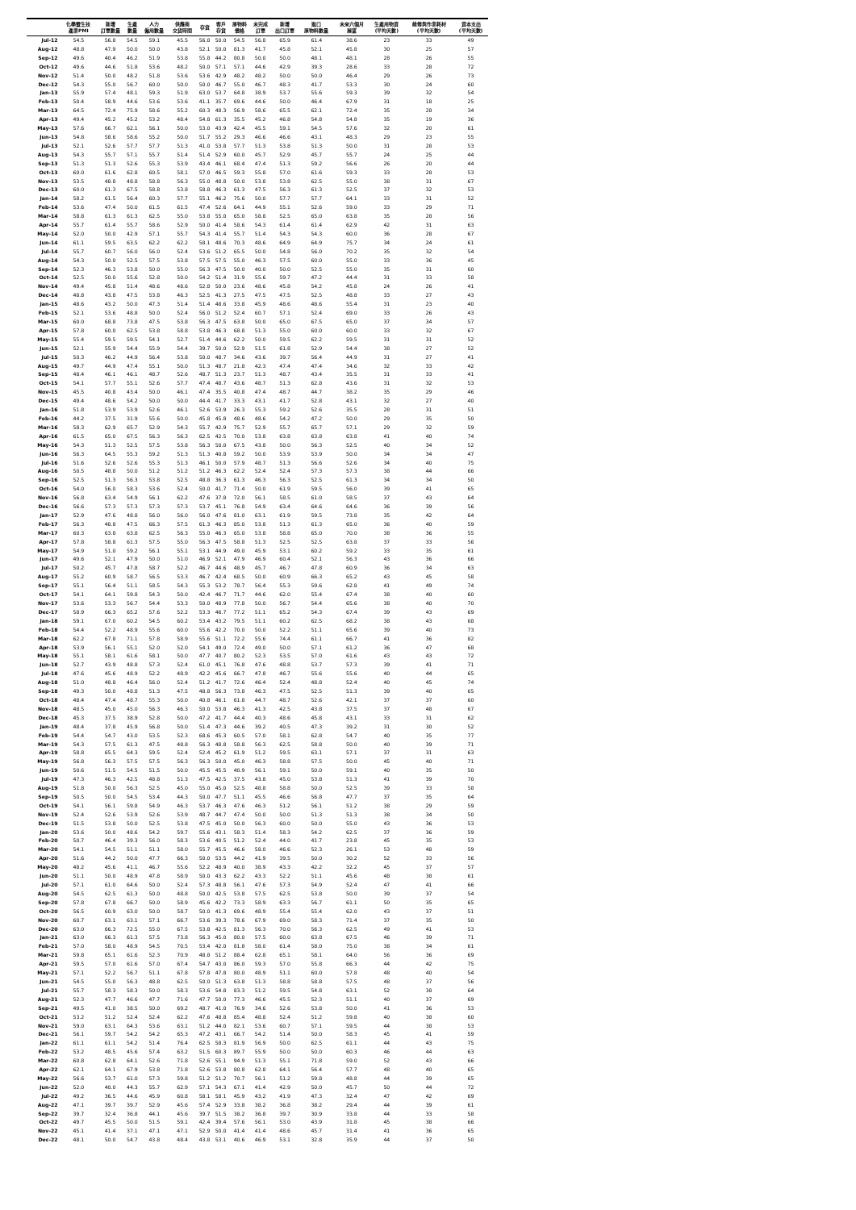| | 化學暨生技 產業PMI | 新增 訂單數量 | 生產 數量 | 人力 僱用數量 | 供應商 交貨時間 | 存貨 | 客戶 存貨 | 原物料 價格 | 未完成 訂單 | 新增 出口訂單 | 進口 原物料數量 | 未來六個月 展望 | 生產用物資 (平均天數) | 維修與作業耗材 (平均天數) | 資本支出 (平均天數) |
| --- | --- | --- | --- | --- | --- | --- | --- | --- | --- | --- | --- | --- | --- | --- | --- |
| Jul-12 | 54.5 | 56.8 | 54.5 | 59.1 | 45.5 | 56.8 | 50.0 | 54.5 | 56.8 | 65.9 | 61.4 | 38.6 | 23 | 33 | 49 |
| Aug-12 | 48.8 | 47.9 | 50.0 | 50.0 | 43.8 | 52.1 | 50.0 | 81.3 | 41.7 | 45.8 | 52.1 | 45.8 | 30 | 25 | 57 |
| Sep-12 | 49.6 | 40.4 | 46.2 | 51.9 | 53.8 | 55.8 | 44.2 | 80.8 | 50.0 | 50.0 | 48.1 | 48.1 | 28 | 26 | 55 |
| Oct-12 | 49.6 | 44.6 | 51.8 | 53.6 | 48.2 | 50.0 | 57.1 | 57.1 | 44.6 | 42.9 | 39.3 | 28.6 | 33 | 28 | 72 |
| Nov-12 | 51.4 | 50.0 | 48.2 | 51.8 | 53.6 | 53.6 | 42.9 | 48.2 | 48.2 | 50.0 | 50.0 | 46.4 | 29 | 26 | 73 |
| Dec-12 | 54.3 | 55.0 | 56.7 | 60.0 | 50.0 | 50.0 | 46.7 | 55.0 | 46.7 | 48.3 | 41.7 | 53.3 | 30 | 24 | 60 |
| Jan-13 | 55.9 | 57.4 | 48.1 | 59.3 | 51.9 | 63.0 | 53.7 | 64.8 | 38.9 | 53.7 | 55.6 | 59.3 | 39 | 32 | 54 |
| Feb-13 | 50.4 | 58.9 | 44.6 | 53.6 | 53.6 | 41.1 | 35.7 | 69.6 | 44.6 | 50.0 | 46.4 | 67.9 | 31 | 18 | 25 |
| Mar-13 | 64.5 | 72.4 | 75.9 | 58.6 | 55.2 | 60.3 | 48.3 | 56.9 | 58.6 | 65.5 | 62.1 | 72.4 | 35 | 28 | 34 |
| Apr-13 | 49.4 | 45.2 | 45.2 | 53.2 | 48.4 | 54.8 | 61.3 | 35.5 | 45.2 | 46.8 | 54.8 | 54.8 | 35 | 19 | 36 |
| May-13 | 57.6 | 66.7 | 62.1 | 56.1 | 50.0 | 53.0 | 43.9 | 42.4 | 45.5 | 59.1 | 54.5 | 57.6 | 32 | 20 | 61 |
| Jun-13 | 54.8 | 58.6 | 58.6 | 55.2 | 50.0 | 51.7 | 55.2 | 29.3 | 46.6 | 46.6 | 43.1 | 48.3 | 29 | 23 | 55 |
| Jul-13 | 52.1 | 52.6 | 57.7 | 57.7 | 51.3 | 41.0 | 53.8 | 57.7 | 51.3 | 53.8 | 51.3 | 50.0 | 31 | 28 | 53 |
| Aug-13 | 54.3 | 55.7 | 57.1 | 55.7 | 51.4 | 51.4 | 52.9 | 60.0 | 45.7 | 52.9 | 45.7 | 55.7 | 24 | 25 | 44 |
| Sep-13 | 51.3 | 51.3 | 52.6 | 55.3 | 53.9 | 43.4 | 46.1 | 68.4 | 47.4 | 51.3 | 59.2 | 56.6 | 26 | 20 | 44 |
| Oct-13 | 60.0 | 61.6 | 62.8 | 60.5 | 58.1 | 57.0 | 46.5 | 59.3 | 55.8 | 57.0 | 61.6 | 59.3 | 33 | 28 | 53 |
| Nov-13 | 53.5 | 48.8 | 48.8 | 58.8 | 56.3 | 55.0 | 48.8 | 50.0 | 53.8 | 53.8 | 62.5 | 55.0 | 38 | 31 | 67 |
| Dec-13 | 60.0 | 61.3 | 67.5 | 58.8 | 53.8 | 58.8 | 46.3 | 61.3 | 47.5 | 56.3 | 61.3 | 52.5 | 37 | 32 | 53 |
| Jan-14 | 58.2 | 61.5 | 56.4 | 60.3 | 57.7 | 55.1 | 46.2 | 75.6 | 50.0 | 57.7 | 57.7 | 64.1 | 33 | 31 | 52 |
| Feb-14 | 53.6 | 47.4 | 50.0 | 61.5 | 61.5 | 47.4 | 52.6 | 64.1 | 44.9 | 55.1 | 52.6 | 59.0 | 33 | 29 | 71 |
| Mar-14 | 58.8 | 61.3 | 61.3 | 62.5 | 55.0 | 53.8 | 55.0 | 65.0 | 58.8 | 52.5 | 65.0 | 63.8 | 35 | 28 | 56 |
| Apr-14 | 55.7 | 61.4 | 55.7 | 58.6 | 52.9 | 50.0 | 41.4 | 58.6 | 54.3 | 61.4 | 61.4 | 62.9 | 42 | 31 | 63 |
| May-14 | 52.0 | 50.0 | 42.9 | 57.1 | 55.7 | 54.3 | 41.4 | 55.7 | 51.4 | 54.3 | 54.3 | 60.0 | 36 | 28 | 67 |
| Jun-14 | 61.1 | 59.5 | 63.5 | 62.2 | 62.2 | 58.1 | 48.6 | 70.3 | 48.6 | 64.9 | 64.9 | 75.7 | 34 | 24 | 61 |
| Jul-14 | 55.7 | 60.7 | 56.0 | 56.0 | 52.4 | 53.6 | 51.2 | 65.5 | 50.0 | 54.8 | 56.0 | 70.2 | 35 | 32 | 54 |
| Aug-14 | 54.3 | 50.0 | 52.5 | 57.5 | 53.8 | 57.5 | 57.5 | 55.0 | 46.3 | 57.5 | 60.0 | 55.0 | 33 | 36 | 45 |
| Sep-14 | 52.3 | 46.3 | 53.8 | 50.0 | 55.0 | 56.3 | 47.5 | 50.0 | 40.0 | 50.0 | 52.5 | 55.0 | 35 | 31 | 60 |
| Oct-14 | 52.5 | 50.0 | 55.6 | 52.8 | 50.0 | 54.2 | 51.4 | 31.9 | 55.6 | 59.7 | 47.2 | 44.4 | 31 | 33 | 58 |
| Nov-14 | 49.4 | 45.8 | 51.4 | 48.6 | 48.6 | 52.8 | 50.0 | 23.6 | 48.6 | 45.8 | 54.2 | 45.8 | 24 | 26 | 41 |
| Dec-14 | 48.8 | 43.8 | 47.5 | 53.8 | 46.3 | 52.5 | 41.3 | 27.5 | 47.5 | 47.5 | 52.5 | 48.8 | 33 | 27 | 43 |
| Jan-15 | 48.6 | 43.2 | 50.0 | 47.3 | 51.4 | 51.4 | 48.6 | 33.8 | 45.9 | 48.6 | 48.6 | 55.4 | 31 | 23 | 40 |
| Feb-15 | 52.1 | 53.6 | 48.8 | 50.0 | 52.4 | 56.0 | 51.2 | 52.4 | 60.7 | 57.1 | 52.4 | 69.0 | 33 | 26 | 43 |
| Mar-15 | 60.0 | 68.8 | 73.8 | 47.5 | 53.8 | 56.3 | 47.5 | 63.8 | 50.0 | 65.0 | 67.5 | 65.0 | 37 | 34 | 57 |
| Apr-15 | 57.8 | 60.0 | 62.5 | 53.8 | 58.8 | 53.8 | 46.3 | 68.8 | 51.3 | 55.0 | 60.0 | 60.0 | 33 | 32 | 67 |
| May-15 | 55.4 | 59.5 | 59.5 | 54.1 | 52.7 | 51.4 | 44.6 | 62.2 | 50.0 | 59.5 | 62.2 | 59.5 | 31 | 31 | 52 |
| Jun-15 | 52.1 | 55.9 | 54.4 | 55.9 | 54.4 | 39.7 | 50.0 | 52.9 | 51.5 | 61.8 | 52.9 | 54.4 | 38 | 27 | 52 |
| Jul-15 | 50.3 | 46.2 | 44.9 | 56.4 | 53.8 | 50.0 | 48.7 | 34.6 | 43.6 | 39.7 | 56.4 | 44.9 | 31 | 27 | 41 |
| Aug-15 | 49.7 | 44.9 | 47.4 | 55.1 | 50.0 | 51.3 | 48.7 | 21.8 | 42.3 | 47.4 | 47.4 | 34.6 | 32 | 33 | 42 |
| Sep-15 | 48.4 | 46.1 | 46.1 | 48.7 | 52.6 | 48.7 | 51.3 | 23.7 | 51.3 | 48.7 | 43.4 | 35.5 | 31 | 33 | 41 |
| Oct-15 | 54.1 | 57.7 | 55.1 | 52.6 | 57.7 | 47.4 | 48.7 | 43.6 | 48.7 | 51.3 | 62.8 | 43.6 | 31 | 32 | 53 |
| Nov-15 | 45.5 | 40.8 | 43.4 | 50.0 | 46.1 | 47.4 | 35.5 | 40.8 | 47.4 | 48.7 | 44.7 | 38.2 | 35 | 29 | 46 |
| Dec-15 | 49.4 | 48.6 | 54.2 | 50.0 | 50.0 | 44.4 | 41.7 | 33.3 | 43.1 | 41.7 | 52.8 | 43.1 | 32 | 27 | 40 |
| Jan-16 | 51.8 | 53.9 | 53.9 | 52.6 | 46.1 | 52.6 | 53.9 | 26.3 | 55.3 | 59.2 | 52.6 | 35.5 | 28 | 31 | 51 |
| Feb-16 | 44.2 | 37.5 | 31.9 | 55.6 | 50.0 | 45.8 | 45.8 | 48.6 | 48.6 | 54.2 | 47.2 | 50.0 | 29 | 35 | 50 |
| Mar-16 | 58.3 | 62.9 | 65.7 | 52.9 | 54.3 | 55.7 | 42.9 | 75.7 | 52.9 | 55.7 | 65.7 | 57.1 | 29 | 32 | 59 |
| Apr-16 | 61.5 | 65.0 | 67.5 | 56.3 | 56.3 | 62.5 | 42.5 | 70.0 | 53.8 | 63.8 | 63.8 | 63.8 | 41 | 40 | 74 |
| May-16 | 54.3 | 51.3 | 52.5 | 57.5 | 53.8 | 56.3 | 50.0 | 67.5 | 43.8 | 50.0 | 56.3 | 52.5 | 40 | 34 | 52 |
| Jun-16 | 56.3 | 64.5 | 55.3 | 59.2 | 51.3 | 51.3 | 40.8 | 59.2 | 50.0 | 53.9 | 53.9 | 50.0 | 34 | 34 | 47 |
| Jul-16 | 51.6 | 52.6 | 52.6 | 55.3 | 51.3 | 46.1 | 50.0 | 57.9 | 48.7 | 51.3 | 56.6 | 52.6 | 34 | 40 | 75 |
| Aug-16 | 50.5 | 48.8 | 50.0 | 51.2 | 51.2 | 51.2 | 46.3 | 62.2 | 52.4 | 52.4 | 57.3 | 57.3 | 38 | 44 | 66 |
| Sep-16 | 52.5 | 51.3 | 56.3 | 53.8 | 52.5 | 48.8 | 36.3 | 61.3 | 46.3 | 56.3 | 52.5 | 61.3 | 34 | 34 | 50 |
| Oct-16 | 54.0 | 56.0 | 58.3 | 53.6 | 52.4 | 50.0 | 41.7 | 71.4 | 50.0 | 61.9 | 59.5 | 56.0 | 39 | 41 | 65 |
| Nov-16 | 56.8 | 63.4 | 54.9 | 56.1 | 62.2 | 47.6 | 37.8 | 72.0 | 56.1 | 58.5 | 61.0 | 58.5 | 37 | 43 | 64 |
| Dec-16 | 56.6 | 57.3 | 57.3 | 57.3 | 57.3 | 53.7 | 45.1 | 76.8 | 54.9 | 63.4 | 64.6 | 64.6 | 36 | 39 | 56 |
| Jan-17 | 52.9 | 47.6 | 48.8 | 56.0 | 56.0 | 56.0 | 47.6 | 81.0 | 63.1 | 61.9 | 59.5 | 73.8 | 35 | 42 | 64 |
| Feb-17 | 56.3 | 48.8 | 47.5 | 66.3 | 57.5 | 61.3 | 46.3 | 85.0 | 53.8 | 51.3 | 61.3 | 65.0 | 36 | 40 | 59 |
| Mar-17 | 60.3 | 63.8 | 63.8 | 62.5 | 56.3 | 55.0 | 46.3 | 65.0 | 53.8 | 58.8 | 65.0 | 70.0 | 38 | 36 | 55 |
| Apr-17 | 57.8 | 58.8 | 61.3 | 57.5 | 55.0 | 56.3 | 47.5 | 58.8 | 51.3 | 52.5 | 52.5 | 63.8 | 37 | 33 | 56 |
| May-17 | 54.9 | 51.0 | 59.2 | 56.1 | 55.1 | 53.1 | 44.9 | 49.0 | 45.9 | 53.1 | 60.2 | 59.2 | 33 | 35 | 61 |
| Jun-17 | 49.6 | 52.1 | 47.9 | 50.0 | 51.0 | 46.9 | 52.1 | 47.9 | 46.9 | 60.4 | 52.1 | 56.3 | 43 | 36 | 66 |
| Jul-17 | 50.2 | 45.7 | 47.8 | 58.7 | 52.2 | 46.7 | 44.6 | 48.9 | 45.7 | 46.7 | 47.8 | 60.9 | 36 | 34 | 63 |
| Aug-17 | 55.2 | 60.9 | 58.7 | 56.5 | 53.3 | 46.7 | 42.4 | 68.5 | 50.0 | 60.9 | 66.3 | 65.2 | 43 | 45 | 58 |
| Sep-17 | 55.1 | 56.4 | 51.1 | 58.5 | 54.3 | 55.3 | 53.2 | 78.7 | 56.4 | 55.3 | 59.6 | 62.8 | 41 | 49 | 74 |
| Oct-17 | 54.1 | 64.1 | 59.8 | 54.3 | 50.0 | 42.4 | 46.7 | 71.7 | 44.6 | 62.0 | 55.4 | 67.4 | 38 | 40 | 60 |
| Nov-17 | 53.6 | 53.3 | 56.7 | 54.4 | 53.3 | 50.0 | 48.9 | 77.8 | 50.0 | 56.7 | 54.4 | 65.6 | 38 | 40 | 70 |
| Dec-17 | 58.9 | 66.3 | 65.2 | 57.6 | 52.2 | 53.3 | 46.7 | 77.2 | 51.1 | 65.2 | 54.3 | 67.4 | 39 | 43 | 69 |
| Jan-18 | 59.1 | 67.0 | 60.2 | 54.5 | 60.2 | 53.4 | 43.2 | 79.5 | 51.1 | 60.2 | 62.5 | 68.2 | 38 | 43 | 68 |
| Feb-18 | 54.4 | 52.2 | 48.9 | 55.6 | 60.0 | 55.6 | 42.2 | 70.0 | 50.0 | 52.2 | 51.1 | 65.6 | 39 | 40 | 73 |
| Mar-18 | 62.2 | 67.8 | 71.1 | 57.8 | 58.9 | 55.6 | 51.1 | 72.2 | 55.6 | 74.4 | 61.1 | 66.7 | 41 | 36 | 82 |
| Apr-18 | 53.9 | 56.1 | 55.1 | 52.0 | 52.0 | 54.1 | 49.0 | 72.4 | 49.0 | 50.0 | 57.1 | 61.2 | 36 | 47 | 68 |
| May-18 | 55.1 | 58.1 | 61.6 | 58.1 | 50.0 | 47.7 | 40.7 | 80.2 | 52.3 | 53.5 | 57.0 | 61.6 | 43 | 43 | 72 |
| Jun-18 | 52.7 | 43.9 | 48.8 | 57.3 | 52.4 | 61.0 | 45.1 | 76.8 | 47.6 | 48.8 | 53.7 | 57.3 | 39 | 41 | 71 |
| Jul-18 | 47.6 | 45.6 | 48.9 | 52.2 | 48.9 | 42.2 | 45.6 | 66.7 | 47.8 | 46.7 | 55.6 | 55.6 | 40 | 44 | 65 |
| Aug-18 | 51.0 | 48.8 | 46.4 | 56.0 | 52.4 | 51.2 | 41.7 | 72.6 | 46.4 | 52.4 | 48.8 | 52.4 | 40 | 45 | 74 |
| Sep-18 | 49.3 | 50.0 | 48.8 | 51.3 | 47.5 | 48.8 | 56.3 | 73.8 | 46.3 | 47.5 | 52.5 | 51.3 | 39 | 40 | 65 |
| Oct-18 | 48.4 | 47.4 | 48.7 | 55.3 | 50.0 | 40.8 | 46.1 | 61.8 | 44.7 | 48.7 | 52.6 | 42.1 | 37 | 37 | 60 |
| Nov-18 | 48.5 | 45.0 | 45.0 | 56.3 | 46.3 | 50.0 | 53.8 | 46.3 | 41.3 | 42.5 | 43.8 | 37.5 | 37 | 48 | 67 |
| Dec-18 | 45.3 | 37.5 | 38.9 | 52.8 | 50.0 | 47.2 | 41.7 | 44.4 | 40.3 | 48.6 | 45.8 | 43.1 | 33 | 31 | 62 |
| Jan-19 | 48.4 | 37.8 | 45.9 | 56.8 | 50.0 | 51.4 | 47.3 | 44.6 | 39.2 | 40.5 | 47.3 | 39.2 | 31 | 30 | 52 |
| Feb-19 | 54.4 | 54.7 | 43.0 | 53.5 | 52.3 | 68.6 | 45.3 | 60.5 | 57.0 | 58.1 | 62.8 | 54.7 | 40 | 35 | 77 |
| Mar-19 | 54.3 | 57.5 | 61.3 | 47.5 | 48.8 | 56.3 | 48.8 | 58.8 | 56.3 | 62.5 | 58.8 | 50.0 | 40 | 39 | 71 |
| Apr-19 | 58.8 | 65.5 | 64.3 | 59.5 | 52.4 | 52.4 | 45.2 | 61.9 | 51.2 | 59.5 | 63.1 | 57.1 | 37 | 31 | 63 |
| May-19 | 56.8 | 56.3 | 57.5 | 57.5 | 56.3 | 56.3 | 50.0 | 45.0 | 46.3 | 58.8 | 57.5 | 50.0 | 45 | 40 | 71 |
| Jun-19 | 50.6 | 51.5 | 54.5 | 51.5 | 50.0 | 45.5 | 45.5 | 40.9 | 56.1 | 59.1 | 50.0 | 59.1 | 40 | 35 | 50 |
| Jul-19 | 47.3 | 46.3 | 42.5 | 48.8 | 51.3 | 47.5 | 42.5 | 37.5 | 43.8 | 45.0 | 53.8 | 51.3 | 41 | 39 | 70 |
| Aug-19 | 51.8 | 50.0 | 56.3 | 52.5 | 45.0 | 55.0 | 45.0 | 52.5 | 48.8 | 58.8 | 50.0 | 52.5 | 39 | 33 | 58 |
| Sep-19 | 50.5 | 50.0 | 54.5 | 53.4 | 44.3 | 50.0 | 47.7 | 51.1 | 45.5 | 46.6 | 56.8 | 47.7 | 37 | 35 | 64 |
| Oct-19 | 54.1 | 56.1 | 59.8 | 54.9 | 46.3 | 53.7 | 46.3 | 47.6 | 46.3 | 51.2 | 56.1 | 51.2 | 38 | 29 | 59 |
| Nov-19 | 52.4 | 52.6 | 53.9 | 52.6 | 53.9 | 48.7 | 44.7 | 47.4 | 50.0 | 50.0 | 51.3 | 51.3 | 38 | 34 | 50 |
| Dec-19 | 51.5 | 53.8 | 50.0 | 52.5 | 53.8 | 47.5 | 45.0 | 50.0 | 56.3 | 60.0 | 50.0 | 55.0 | 43 | 36 | 53 |
| Jan-20 | 53.6 | 50.0 | 48.6 | 54.2 | 59.7 | 55.6 | 43.1 | 58.3 | 51.4 | 58.3 | 54.2 | 62.5 | 37 | 36 | 59 |
| Feb-20 | 50.7 | 46.4 | 39.3 | 56.0 | 58.3 | 53.6 | 40.5 | 51.2 | 52.4 | 44.0 | 41.7 | 23.8 | 45 | 35 | 53 |
| Mar-20 | 54.1 | 54.5 | 51.1 | 51.1 | 58.0 | 55.7 | 45.5 | 46.6 | 58.0 | 46.6 | 52.3 | 26.1 | 53 | 48 | 59 |
| Apr-20 | 51.6 | 44.2 | 50.0 | 47.7 | 66.3 | 50.0 | 53.5 | 44.2 | 41.9 | 39.5 | 50.0 | 30.2 | 52 | 33 | 56 |
| May-20 | 48.2 | 45.6 | 41.1 | 46.7 | 55.6 | 52.2 | 48.9 | 40.0 | 38.9 | 43.3 | 42.2 | 32.2 | 45 | 37 | 57 |
| Jun-20 | 51.1 | 50.0 | 48.9 | 47.8 | 58.9 | 50.0 | 43.3 | 62.2 | 43.3 | 52.2 | 51.1 | 45.6 | 48 | 38 | 61 |
| Jul-20 | 57.1 | 61.0 | 64.6 | 50.0 | 52.4 | 57.3 | 48.8 | 56.1 | 47.6 | 57.3 | 54.9 | 52.4 | 47 | 41 | 66 |
| Aug-20 | 54.5 | 62.5 | 61.3 | 50.0 | 48.8 | 50.0 | 42.5 | 53.8 | 57.5 | 62.5 | 53.8 | 50.0 | 39 | 37 | 54 |
| Sep-20 | 57.8 | 67.8 | 66.7 | 50.0 | 58.9 | 45.6 | 42.2 | 73.3 | 58.9 | 63.3 | 56.7 | 61.1 | 50 | 35 | 65 |
| Oct-20 | 56.5 | 60.9 | 63.0 | 50.0 | 58.7 | 50.0 | 41.3 | 69.6 | 48.9 | 55.4 | 55.4 | 62.0 | 43 | 37 | 51 |
| Nov-20 | 60.7 | 63.1 | 63.1 | 57.1 | 66.7 | 53.6 | 39.3 | 78.6 | 67.9 | 69.0 | 58.3 | 71.4 | 37 | 35 | 50 |
| Dec-20 | 63.0 | 66.3 | 72.5 | 55.0 | 67.5 | 53.8 | 42.5 | 81.3 | 56.3 | 70.0 | 56.3 | 62.5 | 49 | 41 | 53 |
| Jan-21 | 63.0 | 66.3 | 61.3 | 57.5 | 73.8 | 56.3 | 45.0 | 80.0 | 57.5 | 60.0 | 63.8 | 67.5 | 46 | 39 | 71 |
| Feb-21 | 57.0 | 58.0 | 48.9 | 54.5 | 70.5 | 53.4 | 42.0 | 81.8 | 58.0 | 61.4 | 58.0 | 75.0 | 38 | 34 | 61 |
| Mar-21 | 59.8 | 65.1 | 61.6 | 52.3 | 70.9 | 48.8 | 51.2 | 88.4 | 62.8 | 65.1 | 58.1 | 64.0 | 56 | 36 | 69 |
| Apr-21 | 59.5 | 57.0 | 61.6 | 57.0 | 67.4 | 54.7 | 43.0 | 86.0 | 59.3 | 57.0 | 55.8 | 66.3 | 44 | 42 | 75 |
| May-21 | 57.1 | 52.2 | 56.7 | 51.1 | 67.8 | 57.8 | 47.8 | 80.0 | 48.9 | 51.1 | 60.0 | 57.8 | 48 | 40 | 54 |
| Jun-21 | 54.5 | 55.0 | 56.3 | 48.8 | 62.5 | 50.0 | 51.3 | 63.8 | 51.3 | 58.8 | 58.8 | 57.5 | 48 | 37 | 56 |
| Jul-21 | 55.7 | 58.3 | 58.3 | 50.0 | 58.3 | 53.6 | 54.8 | 83.3 | 51.2 | 59.5 | 54.8 | 63.1 | 52 | 38 | 64 |
| Aug-21 | 52.3 | 47.7 | 46.6 | 47.7 | 71.6 | 47.7 | 50.0 | 77.3 | 46.6 | 45.5 | 52.3 | 51.1 | 40 | 37 | 69 |
| Sep-21 | 49.5 | 41.0 | 38.5 | 50.0 | 69.2 | 48.7 | 41.0 | 76.9 | 34.6 | 52.6 | 53.8 | 50.0 | 41 | 36 | 53 |
| Oct-21 | 53.2 | 51.2 | 52.4 | 52.4 | 62.2 | 47.6 | 48.8 | 85.4 | 48.8 | 52.4 | 51.2 | 59.8 | 40 | 38 | 60 |
| Nov-21 | 59.0 | 63.1 | 64.3 | 53.6 | 63.1 | 51.2 | 44.0 | 82.1 | 53.6 | 60.7 | 57.1 | 59.5 | 44 | 38 | 53 |
| Dec-21 | 56.1 | 59.7 | 54.2 | 54.2 | 65.3 | 47.2 | 43.1 | 66.7 | 54.2 | 51.4 | 50.0 | 58.3 | 45 | 41 | 59 |
| Jan-22 | 61.1 | 61.1 | 54.2 | 51.4 | 76.4 | 62.5 | 58.3 | 81.9 | 56.9 | 50.0 | 62.5 | 61.1 | 44 | 43 | 75 |
| Feb-22 | 53.2 | 48.5 | 45.6 | 57.4 | 63.2 | 51.5 | 60.3 | 89.7 | 55.9 | 50.0 | 50.0 | 60.3 | 46 | 44 | 63 |
| Mar-22 | 60.8 | 62.8 | 64.1 | 52.6 | 71.8 | 52.6 | 55.1 | 94.9 | 51.3 | 55.1 | 71.8 | 59.0 | 52 | 43 | 66 |
| Apr-22 | 62.1 | 64.1 | 67.9 | 53.8 | 71.8 | 52.6 | 53.8 | 80.8 | 62.8 | 64.1 | 56.4 | 57.7 | 48 | 40 | 65 |
| May-22 | 56.6 | 53.7 | 61.0 | 57.3 | 59.8 | 51.2 | 51.2 | 70.7 | 56.1 | 51.2 | 59.8 | 48.8 | 44 | 39 | 65 |
| Jun-22 | 52.0 | 40.0 | 44.3 | 55.7 | 62.9 | 57.1 | 54.3 | 67.1 | 41.4 | 42.9 | 50.0 | 45.7 | 50 | 44 | 72 |
| Jul-22 | 49.2 | 36.5 | 44.6 | 45.9 | 60.8 | 58.1 | 58.1 | 45.9 | 43.2 | 41.9 | 47.3 | 32.4 | 47 | 42 | 69 |
| Aug-22 | 47.1 | 39.7 | 39.7 | 52.9 | 45.6 | 57.4 | 52.9 | 33.8 | 38.2 | 36.8 | 38.2 | 29.4 | 44 | 39 | 61 |
| Sep-22 | 39.7 | 32.4 | 36.8 | 44.1 | 45.6 | 39.7 | 51.5 | 38.2 | 36.8 | 39.7 | 30.9 | 33.8 | 44 | 33 | 58 |
| Oct-22 | 49.7 | 45.5 | 50.0 | 51.5 | 59.1 | 42.4 | 39.4 | 57.6 | 56.1 | 53.0 | 43.9 | 31.8 | 45 | 38 | 66 |
| Nov-22 | 45.1 | 41.4 | 37.1 | 47.1 | 47.1 | 52.9 | 50.0 | 41.4 | 41.4 | 48.6 | 45.7 | 31.4 | 41 | 36 | 65 |
| Dec-22 | 48.1 | 50.0 | 54.7 | 43.8 | 48.4 | 43.8 | 53.1 | 40.6 | 46.9 | 53.1 | 32.8 | 35.9 | 44 | 37 | 50 |